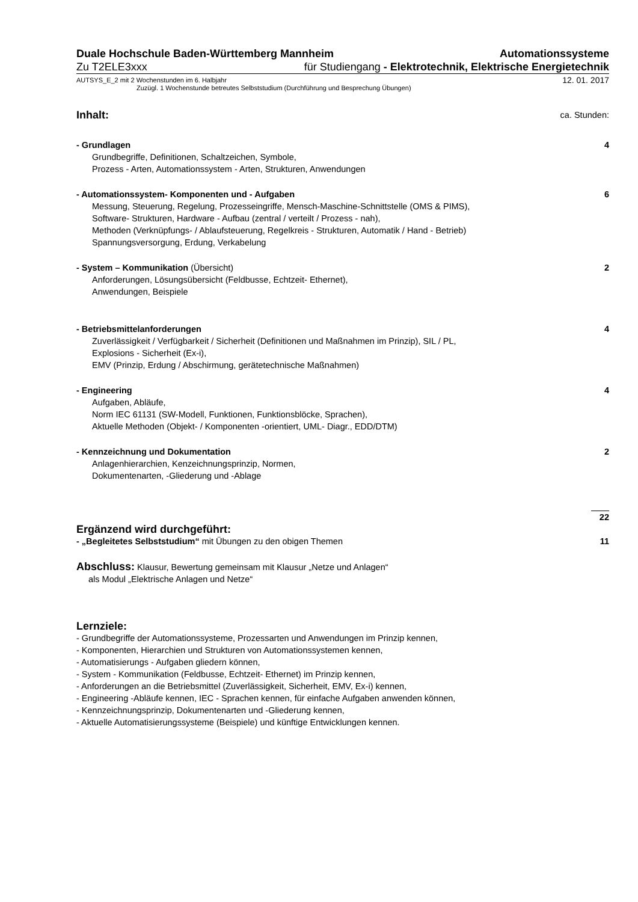Duale Hochschule Baden-Württemberg Mannheim Automationssysteme
Zu T2ELE3xxx für Studiengang - Elektrotechnik, Elektrische Energietechnik
AUTSYS_E_2 mit 2 Wochenstunden im 6. Halbjahr 12. 01. 2017
Zuzügl. 1 Wochenstunde betreutes Selbststudium (Durchführung und Besprechung Übungen)
Inhalt: ca. Stunden:
- Grundlagen 4
Grundbegriffe, Definitionen, Schaltzeichen, Symbole,
Prozess - Arten, Automationssystem - Arten, Strukturen, Anwendungen
- Automationssystem- Komponenten und - Aufgaben 6
Messung, Steuerung, Regelung, Prozesseingriffe, Mensch-Maschine-Schnittstelle (OMS & PIMS),
Software- Strukturen, Hardware - Aufbau (zentral / verteilt / Prozess - nah),
Methoden (Verknüpfungs- / Ablaufsteuerung, Regelkreis - Strukturen, Automatik / Hand - Betrieb)
Spannungsversorgung, Erdung, Verkabelung
- System – Kommunikation (Übersicht) 2
Anforderungen, Lösungsübersicht (Feldbusse, Echtzeit- Ethernet),
Anwendungen, Beispiele
- Betriebsmittelanforderungen 4
Zuverlässigkeit / Verfügbarkeit / Sicherheit (Definitionen und Maßnahmen im Prinzip), SIL / PL,
Explosions - Sicherheit (Ex-i),
EMV (Prinzip, Erdung / Abschirmung, gerätetechnische Maßnahmen)
- Engineering 4
Aufgaben, Abläufe,
Norm IEC 61131 (SW-Modell, Funktionen, Funktionsblöcke, Sprachen),
Aktuelle Methoden (Objekt- / Komponenten -orientiert, UML- Diagr., EDD/DTM)
- Kennzeichnung und Dokumentation 2
Anlagenhierarchien, Kenzeichnungsprinzip, Normen,
Dokumentenarten, -Gliederung und -Ablage
22
Ergänzend wird durchgeführt:
- „Begleitetes Selbststudium“ mit Übungen zu den obigen Themen 11
Abschluss: Klausur, Bewertung gemeinsam mit Klausur „Netze und Anlagen“
als Modul „Elektrische Anlagen und Netze“
Lernziele:
- Grundbegriffe der Automationssysteme, Prozessarten und Anwendungen im Prinzip kennen,
- Komponenten, Hierarchien und Strukturen von Automationssystemen kennen,
- Automatisierungs - Aufgaben gliedern können,
- System - Kommunikation (Feldbusse, Echtzeit- Ethernet) im Prinzip kennen,
- Anforderungen an die Betriebsmittel (Zuverlässigkeit, Sicherheit, EMV, Ex-i) kennen,
- Engineering -Abläufe kennen, IEC - Sprachen kennen, für einfache Aufgaben anwenden können,
- Kennzeichnungsprinzip, Dokumentenarten und -Gliederung kennen,
- Aktuelle Automatisierungssysteme (Beispiele) und künftige Entwicklungen kennen.